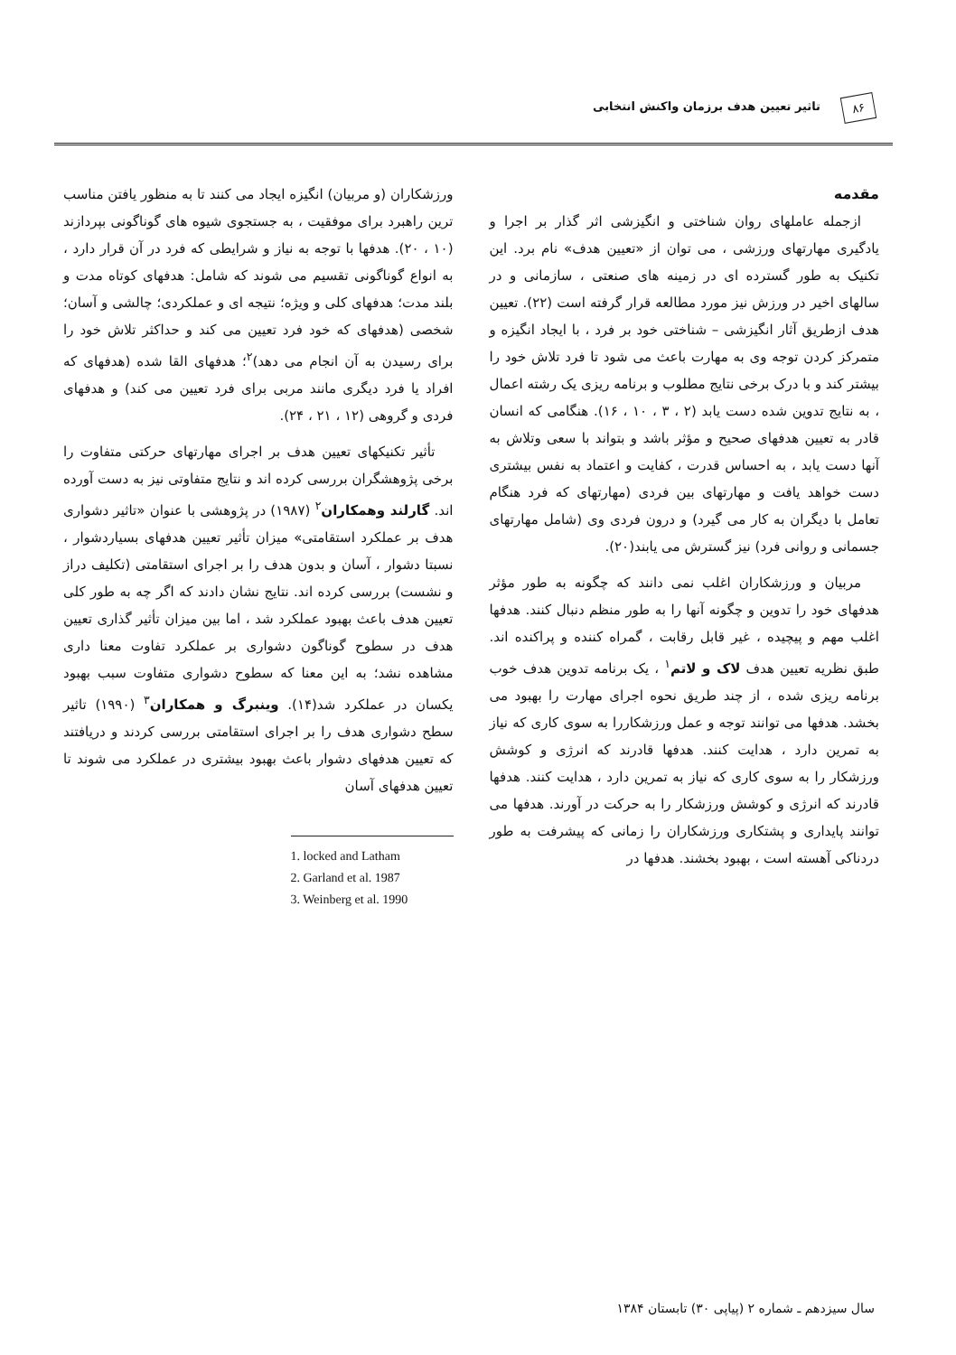تاثیر تعیین هدف برزمان واکنش انتخابی
۸۶
مقدمه
ازجمله عاملهای روان شناختی و انگیزشی اثر گذار بر اجرا و یادگیری مهارتهای ورزشی ، می توان از «تعیین هدف» نام برد. این تکنیک به طور گسترده ای در زمینه های صنعتی ، سازمانی و در سالهای اخیر در ورزش نیز مورد مطالعه قرار گرفته است (۲۲). تعیین هدف ازطریق آثار انگیزشی – شناختی خود بر فرد ، با ایجاد انگیزه و متمرکز کردن توجه وی به مهارت باعث می شود تا فرد تلاش خود را بیشتر کند و با درک برخی نتایج مطلوب و برنامه ریزی یک رشته اعمال ، به نتایج تدوین شده دست یابد (۲ ، ۳ ، ۱۰ ، ۱۶). هنگامی که انسان قادر به تعیین هدفهای صحیح و مؤثر باشد و بتواند با سعی وتلاش به آنها دست یابد ، به احساس قدرت ، کفایت و اعتماد به نفس بیشتری دست خواهد یافت و مهارتهای بین فردی (مهارتهای که فرد هنگام تعامل با دیگران به کار می گیرد) و درون فردی وی (شامل مهارتهای جسمانی و روانی فرد) نیز گسترش می یابند(۲۰).
مربیان و ورزشکاران اغلب نمی دانند که چگونه به طور مؤثر هدفهای خود را تدوین و چگونه آنها را به طور منظم دنبال کنند. هدفها اغلب مهم و پیچیده ، غیر قابل رقابت ، گمراه کننده و پراکنده اند. طبق نظریه تعیین هدف لاک و لاتم<sup>۱</sup> ، یک برنامه تدوین هدف خوب برنامه ریزی شده ، از چند طریق نحوه اجرای مهارت را بهبود می بخشد. هدفها می توانند توجه و عمل ورزشکاررا به سوی کاری که نیاز به تمرین دارد ، هدایت کنند. هدفها قادرند که انرژی و کوشش ورزشکار را به سوی کاری که نیاز به تمرین دارد ، هدایت کنند. هدفها قادرند که انرژی و کوشش ورزشکار را به حرکت در آورند. هدفها می توانند پایداری و پشتکاری ورزشکاران را زمانی که پیشرفت به طور دردناکی آهسته است ، بهبود بخشند. هدفها در
ورزشکاران (و مربیان) انگیزه ایجاد می کنند تا به منظور یافتن مناسب ترین راهبرد برای موفقیت ، به جستجوی شیوه های گوناگونی بپردازند (۱۰ ، ۲۰). هدفها با توجه به نیاز و شرایطی که فرد در آن قرار دارد ، به انواع گوناگونی تقسیم می شوند که شامل: هدفهای کوتاه مدت و بلند مدت؛ هدفهای کلی و ویژه؛ نتیجه ای و عملکردی؛ چالشی و آسان؛ شخصی (هدفهای که خود فرد تعیین می کند و حداکثر تلاش خود را برای رسیدن به آن انجام می دهد)<sup>۲</sup>؛ هدفهای القا شده (هدفهای که افراد یا فرد دیگری مانند مربی برای فرد تعیین می کند) و هدفهای فردی و گروهی (۱۲ ، ۲۱ ، ۲۴).
تأثیر تکنیکهای تعیین هدف بر اجرای مهارتهای حرکتی متفاوت را برخی پژوهشگران بررسی کرده اند و نتایج متفاوتی نیز به دست آورده اند. گارلند وهمکاران<sup>۲</sup> (۱۹۸۷) در پژوهشی با عنوان «تاثیر دشواری هدف بر عملکرد استقامتی» میزان تأثیر تعیین هدفهای بسیاردشوار ، نسبتا دشوار ، آسان و بدون هدف را بر اجرای استقامتی (تکلیف دراز و نشست) بررسی کرده اند. نتایج نشان دادند که اگر چه به طور کلی تعیین هدف باعث بهبود عملکرد شد ، اما بین میزان تأثیر گذاری تعیین هدف در سطوح گوناگون دشواری بر عملکرد تفاوت معنا داری مشاهده نشد؛ به این معنا که سطوح دشواری متفاوت سبب بهبود یکسان در عملکرد شد(۱۴). وینبرگ و همکاران<sup>۳</sup> (۱۹۹۰) تاثیر سطح دشواری هدف را بر اجرای استقامتی بررسی کردند و دریافتند که تعیین هدفهای دشوار باعث بهبود بیشتری در عملکرد می شوند تا تعیین هدفهای آسان
1. locked and Latham
2. Garland et al. 1987
3. Weinberg et al. 1990
سال سیزدهم ـ شماره ۲ (پیاپی ۳۰) تابستان ۱۳۸۴